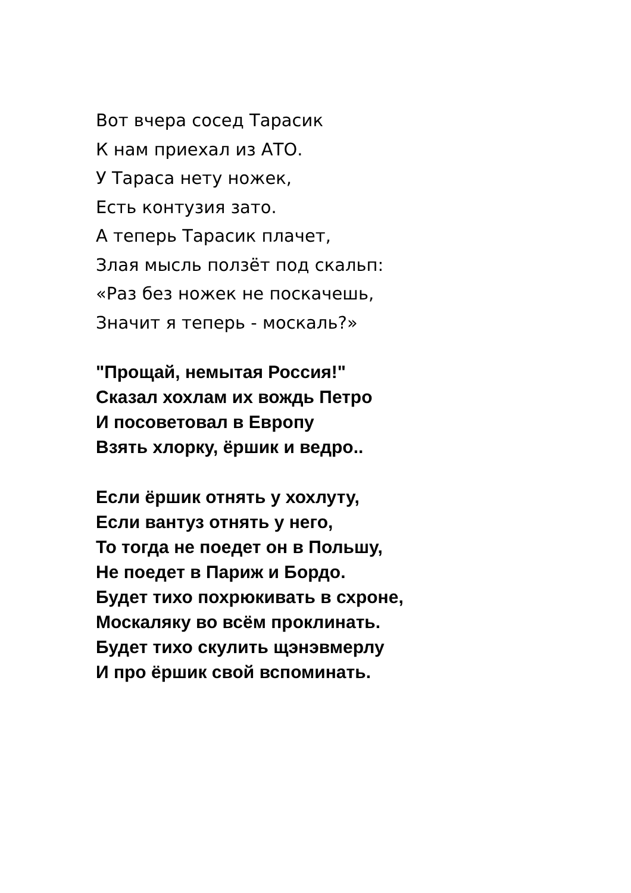Вот вчера сосед Тарасик
К нам приехал из АТО.
У Тараса нету ножек,
Есть контузия зато.
А теперь Тарасик плачет,
Злая мысль ползёт под скальп:
«Раз без ножек не поскачешь,
Значит я теперь - москаль?»
"Прощай, немытая Россия!"
Сказал хохлам их вождь Петро
И посоветовал в Европу
Взять хлорку, ёршик и ведро..
Если ёршик отнять у хохлуту,
Если вантуз отнять у него,
То тогда не поедет он в Польшу,
Не поедет в Париж и Бордо.
Будет тихо похрюкивать в схроне,
Москаляку во всём проклинать.
Будет тихо скулить щэнэвмерлу
И про ёршик свой вспоминать.